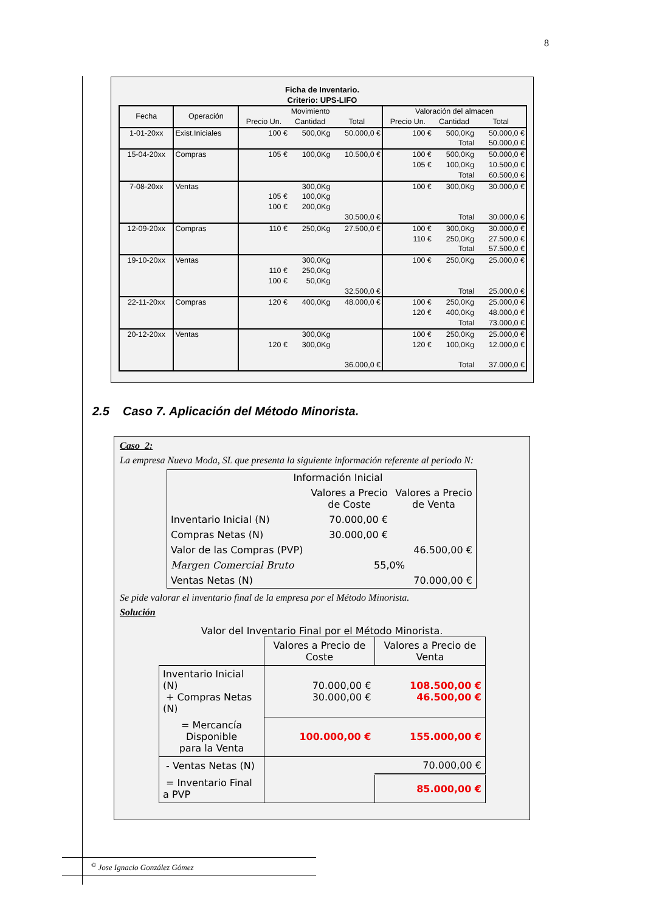8
Ficha de Inventario.
Criterio: UPS-LIFO
| Fecha | Operación | Movimiento | | | Valoración del almacen | | |
| --- | --- | --- | --- | --- | --- | --- | --- |
| | | Precio Un. | Cantidad | Total | Precio Un. | Cantidad | Total |
| 1-01-20xx | Exist.Iniciales | 100 € | 500,0Kg | 50.000,0 € | 100 € | 500,0Kg Total | 50.000,0 € 50.000,0 € |
| 15-04-20xx | Compras | 105 € | 100,0Kg | 10.500,0 € | 100 € 105 € | 500,0Kg 100,0Kg Total | 50.000,0 € 10.500,0 € 60.500,0 € |
| 7-08-20xx | Ventas | 105 € 100 € | 300,0Kg 100,0Kg 200,0Kg | 30.500,0 € | 100 € | 300,0Kg Total | 30.000,0 € 30.000,0 € |
| 12-09-20xx | Compras | 110 € | 250,0Kg | 27.500,0 € | 100 € 110 € | 300,0Kg 250,0Kg Total | 30.000,0 € 27.500,0 € 57.500,0 € |
| 19-10-20xx | Ventas | 110 € 100 € | 300,0Kg 250,0Kg 50,0Kg | 32.500,0 € | 100 € | 250,0Kg Total | 25.000,0 € 25.000,0 € |
| 22-11-20xx | Compras | 120 € | 400,0Kg | 48.000,0 € | 100 € 120 € | 250,0Kg 400,0Kg Total | 25.000,0 € 48.000,0 € 73.000,0 € |
| 20-12-20xx | Ventas | 120 € | 300,0Kg 300,0Kg | 36.000,0 € | 100 € 120 € | 250,0Kg 100,0Kg Total | 25.000,0 € 12.000,0 € 37.000,0 € |
2.5 Caso 7. Aplicación del Método Minorista.
Caso 2:
La empresa Nueva Moda, SL que presenta la siguiente información referente al periodo N:
| Información Inicial | | |
| | Valores a Precio de Coste | Valores a Precio de Venta |
| Inventario Inicial (N) | 70.000,00 € | |
| Compras Netas (N) | 30.000,00 € | |
| Valor de las Compras (PVP) | | 46.500,00 € |
| Margen Comercial Bruto | 55,0% | |
| Ventas Netas (N) | | 70.000,00 € |
Se pide valorar el inventario final de la empresa por el Método Minorista.
Solución
Valor del Inventario Final por el Método Minorista.
| | Valores a Precio de Coste | Valores a Precio de Venta |
| Inventario Inicial (N) + Compras Netas (N) | 70.000,00 € 30.000,00 € | 108.500,00 € 46.500,00 € |
| = Mercancía Disponible para la Venta | 100.000,00 € | 155.000,00 € |
| - Ventas Netas (N) | | 70.000,00 € |
| = Inventario Final a PVP | | 85.000,00 € |
<sup>©</sup> Jose Ignacio González Gómez